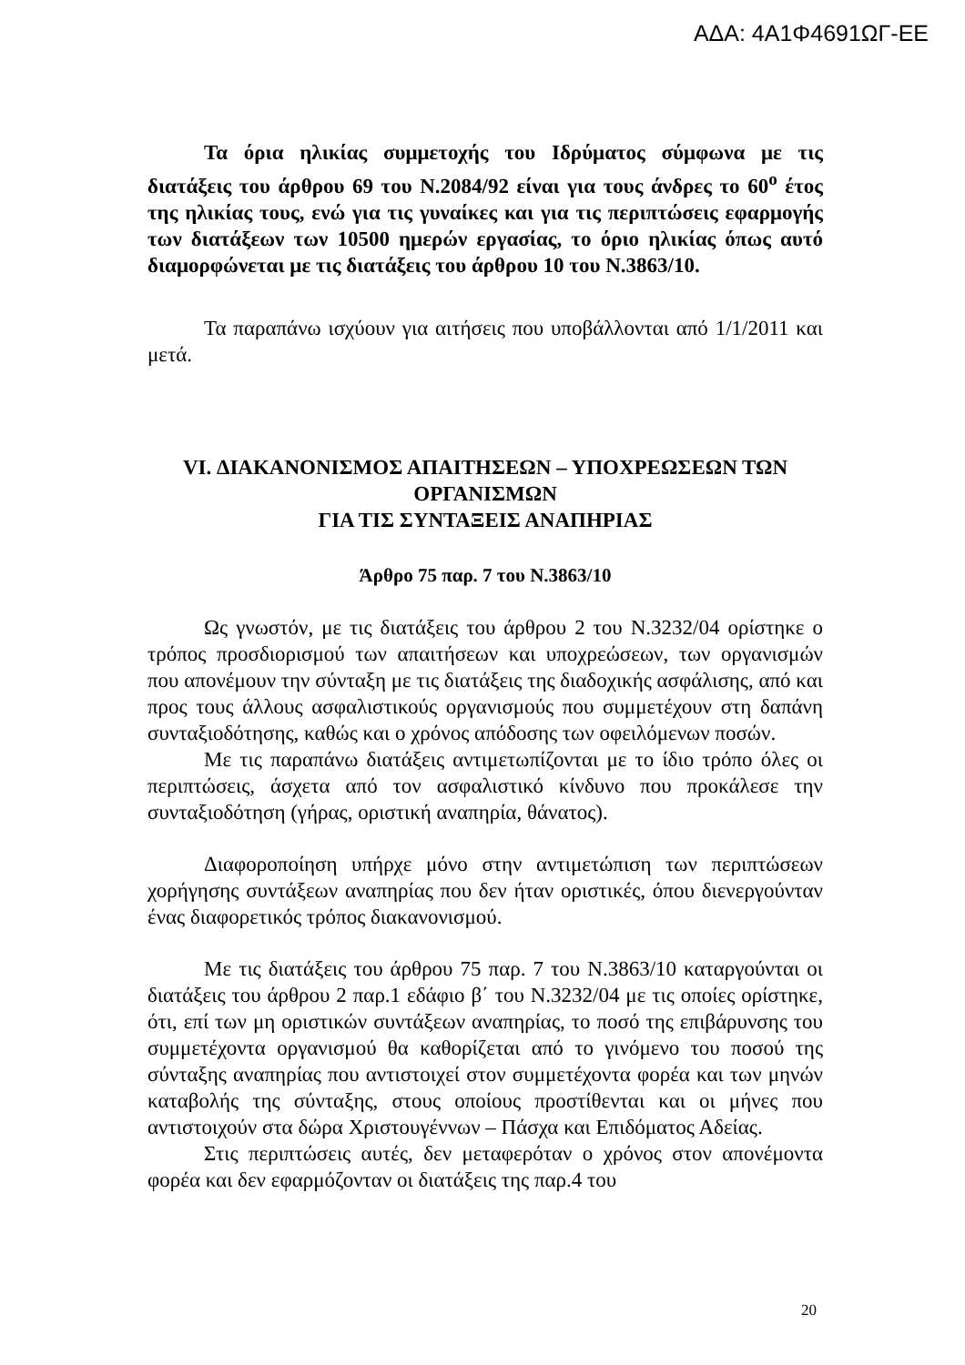ΑΔΑ: 4Α1Φ4691ΩΓ-ΕΕ
Τα όρια ηλικίας συμμετοχής του Ιδρύματος σύμφωνα με τις διατάξεις του άρθρου 69 του Ν.2084/92 είναι για τους άνδρες το 60<sup>ο</sup> έτος της ηλικίας τους, ενώ για τις γυναίκες και για τις περιπτώσεις εφαρμογής των διατάξεων των 10500 ημερών εργασίας, το όριο ηλικίας όπως αυτό διαμορφώνεται με τις διατάξεις του άρθρου 10 του Ν.3863/10.
Τα παραπάνω ισχύουν για αιτήσεις που υποβάλλονται από 1/1/2011 και μετά.
VI. ΔΙΑΚΑΝΟΝΙΣΜΟΣ ΑΠΑΙΤΗΣΕΩΝ – ΥΠΟΧΡΕΩΣΕΩΝ ΤΩΝ ΟΡΓΑΝΙΣΜΩΝ
ΓΙΑ ΤΙΣ ΣΥΝΤΑΞΕΙΣ ΑΝΑΠΗΡΙΑΣ
Άρθρο 75 παρ. 7 του Ν.3863/10
Ως γνωστόν, με τις διατάξεις του άρθρου 2 του Ν.3232/04 ορίστηκε ο τρόπος προσδιορισμού των απαιτήσεων και υποχρεώσεων, των οργανισμών που απονέμουν την σύνταξη με τις διατάξεις της διαδοχικής ασφάλισης, από και προς τους άλλους ασφαλιστικούς οργανισμούς που συμμετέχουν στη δαπάνη συνταξιοδότησης, καθώς και ο χρόνος απόδοσης των οφειλόμενων ποσών.
Με τις παραπάνω διατάξεις αντιμετωπίζονται με το ίδιο τρόπο όλες οι περιπτώσεις, άσχετα από τον ασφαλιστικό κίνδυνο που προκάλεσε την συνταξιοδότηση (γήρας, οριστική αναπηρία, θάνατος).
Διαφοροποίηση υπήρχε μόνο στην αντιμετώπιση των περιπτώσεων χορήγησης συντάξεων αναπηρίας που δεν ήταν οριστικές, όπου διενεργούνταν ένας διαφορετικός τρόπος διακανονισμού.
Με τις διατάξεις του άρθρου 75 παρ. 7 του Ν.3863/10 καταργούνται οι διατάξεις του άρθρου 2 παρ.1 εδάφιο β΄ του Ν.3232/04 με τις οποίες ορίστηκε, ότι, επί των μη οριστικών συντάξεων αναπηρίας, το ποσό της επιβάρυνσης του συμμετέχοντα οργανισμού θα καθορίζεται από το γινόμενο του ποσού της σύνταξης αναπηρίας που αντιστοιχεί στον συμμετέχοντα φορέα και των μηνών καταβολής της σύνταξης, στους οποίους προστίθενται και οι μήνες που αντιστοιχούν στα δώρα Χριστουγέννων – Πάσχα και Επιδόματος Αδείας.
Στις περιπτώσεις αυτές, δεν μεταφερόταν ο χρόνος στον απονέμοντα φορέα και δεν εφαρμόζονταν οι διατάξεις της παρ.4 του
20